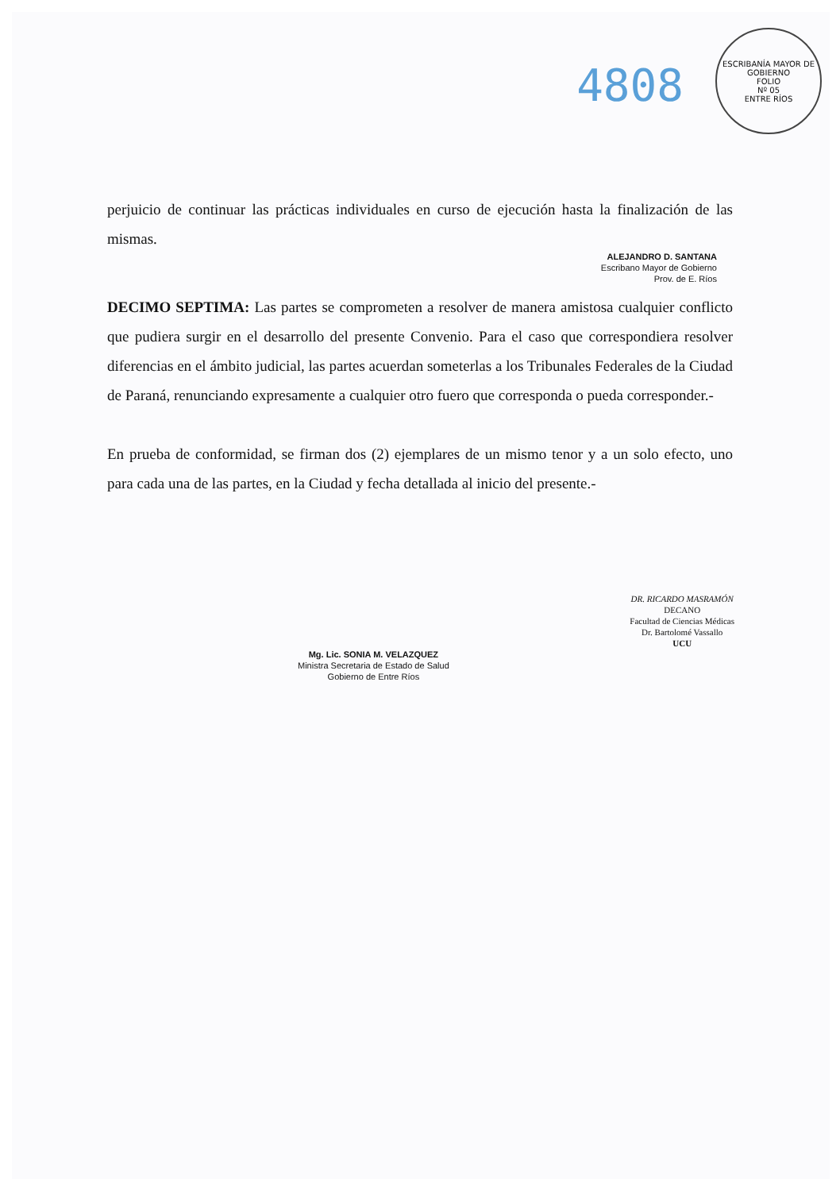4808
ESCRIBANÍA MAYOR DE GOBIERNO
FOLIO
Nº 05
ENTRE RÍOS
perjuicio de continuar las prácticas individuales en curso de ejecución hasta la finalización de las mismas.
ALEJANDRO D. SANTANA
Escribano Mayor de Gobierno
Prov. de E. Ríos
DECIMO SEPTIMA: Las partes se comprometen a resolver de manera amistosa cualquier conflicto que pudiera surgir en el desarrollo del presente Convenio. Para el caso que correspondiera resolver diferencias en el ámbito judicial, las partes acuerdan someterlas a los Tribunales Federales de la Ciudad de Paraná, renunciando expresamente a cualquier otro fuero que corresponda o pueda corresponder.-
En prueba de conformidad, se firman dos (2) ejemplares de un mismo tenor y a un solo efecto, uno para cada una de las partes, en la Ciudad y fecha detallada al inicio del presente.-
Mg. Lic. SONIA M. VELAZQUEZ
Ministra Secretaria de Estado de Salud
Gobierno de Entre Ríos
DR. RICARDO MASRAMÓN
DECANO
Facultad de Ciencias Médicas
Dr. Bartolomé Vassallo
UCU